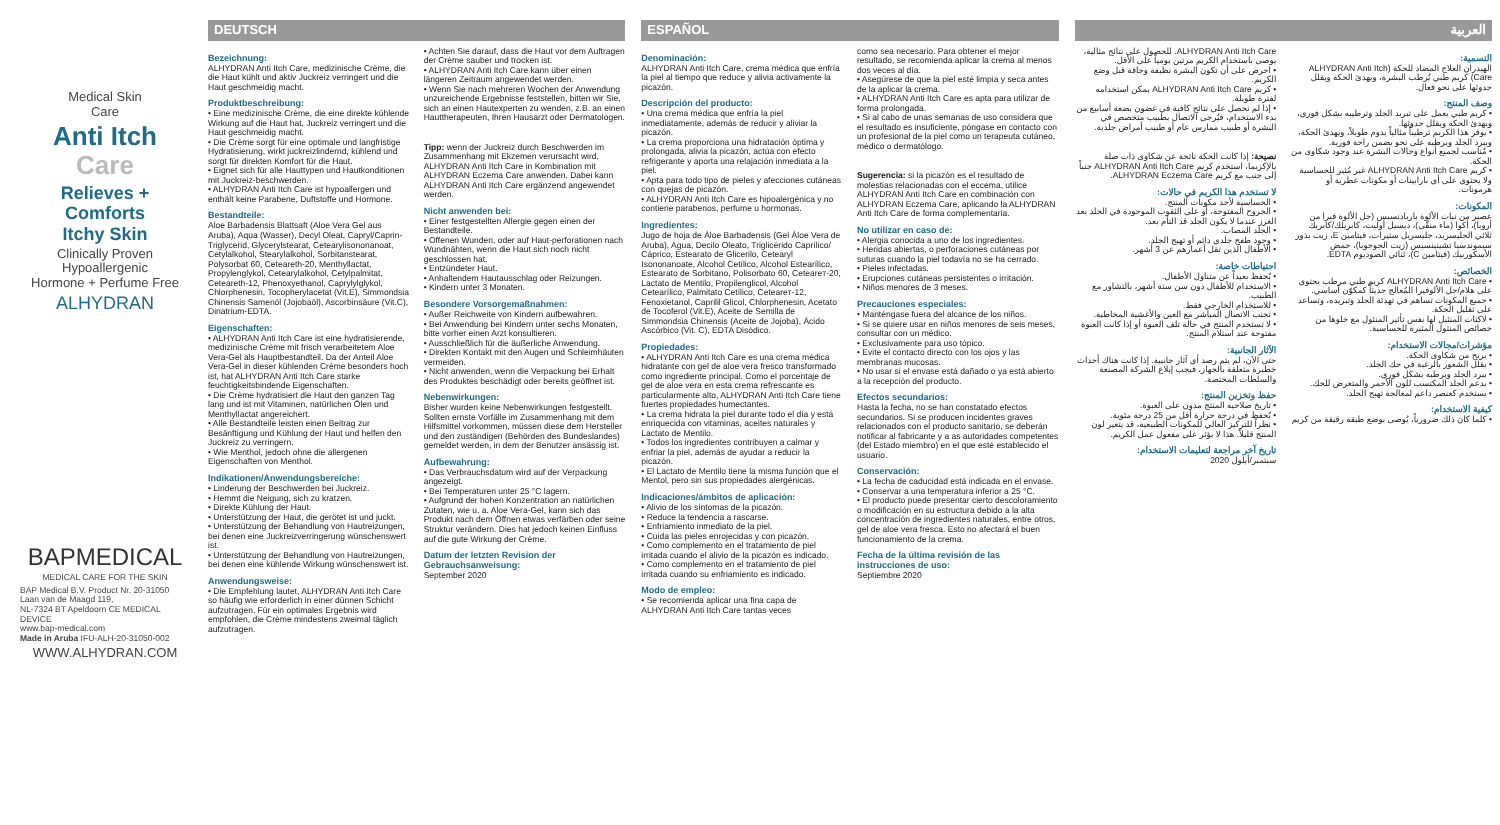Medical Skin
Care
Anti Itch
Care
Relieves +
Comforts
Itchy Skin
Clinically Proven
Hypoallergenic
Hormone + Perfume Free
ALHYDRAN
BAPMEDICAL
MEDICAL CARE FOR THE SKIN
BAP Medical B.V. Product Nr. 20-31050
Laan van de Maagd 119,
NL-7324 BT Apeldoorn CE MEDICAL DEVICE
www.bap-medical.com
Made in Aruba IFU-ALH-20-31050-002
WWW.ALHYDRAN.COM
DEUTSCH
Bezeichnung:
ALHYDRAN Anti Itch Care, medizinische Crème, die die Haut kühlt und aktiv Juckreiz verringert und die Haut geschmeidig macht.
Produktbeschreibung:
• Eine medizinische Crème, die eine direkte kühlende Wirkung auf die Haut hat, Juckreiz verringert und die Haut geschmeidig macht.
• Die Crème sorgt für eine optimale und langfristige Hydratisierung, wirkt juckreizlindernd, kühlend und sorgt für direkten Komfort für die Haut.
• Eignet sich für alle Hauttypen und Hautkonditionen mit Juckreiz-beschwerden.
• ALHYDRAN Anti Itch Care ist hypoallergen und enthält keine Parabene, Duftstoffe und Hormone.
Bestandteile:
Aloe Barbadensis Blattsaft (Aloe Vera Gel aus Aruba), Aqua (Wasser), Decyl Oleat, Capryl/Caprin-Triglycerid, Glycerylstearat, Cetearylisononanoat, Cetylalkohol, Stearylalkohol, Sorbitanstearat, Polysorbat 60, Ceteareth-20, Menthyllactat, Propylenglykol, Cetearylalkohol, Cetylpalmitat, Ceteareth-12, Phenoxyethanol, Caprylylglykol, Chlorphenesin, Tocopherylacetat (Vit.E), Simmondsia Chinensis Samenöl (Jojobaöl), Ascorbinsäure (Vit.C), Dinatrium-EDTA.
Eigenschaften:
• ALHYDRAN Anti Itch Care ist eine hydratisierende, medizinische Crème mit frisch verarbeitetem Aloe Vera-Gel als Hauptbestandteil. Da der Anteil Aloe Vera-Gel in dieser kühlenden Crème besonders hoch ist, hat ALHYDRAN Anti Itch Care starke feuchtigkeitsbindende Eigenschaften.
• Die Crème hydratisiert die Haut den ganzen Tag lang und ist mit Vitaminen, natürlichen Ölen und Menthyllactat angereichert.
• Alle Bestandteile leisten einen Beitrag zur Besänftigung und Kühlung der Haut und helfen den Juckreiz zu verringern.
• Wie Menthol, jedoch ohne die allergenen Eigenschaften von Menthol.
Indikationen/Anwendungsbereiche:
• Linderung der Beschwerden bei Juckreiz.
• Hemmt die Neigung, sich zu kratzen.
• Direkte Kühlung der Haut.
• Unterstützung der Haut, die gerötet ist und juckt.
• Unterstützung der Behandlung von Hautreizungen, bei denen eine Juckreizverringerung wünschenswert ist.
• Unterstützung der Behandlung von Hautreizungen, bei denen eine kühlende Wirkung wünschenswert ist.
Anwendungsweise:
• Die Empfehlung lautet, ALHYDRAN Anti Itch Care so häufig wie erforderlich in einer dünnen Schicht aufzutragen. Für ein optimales Ergebnis wird empfohlen, die Crème mindestens zweimal täglich aufzutragen.
• Achten Sie darauf, dass die Haut vor dem Auftragen der Crème sauber und trocken ist.
• ALHYDRAN Anti Itch Care kann über einen längeren Zeitraum angewendet werden.
• Wenn Sie nach mehreren Wochen der Anwendung unzureichende Ergebnisse feststellen, bitten wir Sie, sich an einen Hautexperten zu wenden, z.B. an einen Hauttherapeuten, Ihren Hausarzt oder Dermatologen.
Tipp: wenn der Juckreiz durch Beschwerden im Zusammenhang mit Ekzemen verursacht wird, ALHYDRAN Anti Itch Care in Kombination mit ALHYDRAN Eczema Care anwenden. Dabei kann ALHYDRAN Anti Itch Care ergänzend angewendet werden.
Nicht anwenden bei:
• Einer festgestellten Allergie gegen einen der Bestandteile.
• Offenen Wunden, oder auf Haut-perforationen nach Wundnähten, wenn die Haut sich noch nicht geschlossen hat.
• Entzündeter Haut.
• Anhaltendem Hautausschlag oder Reizungen.
• Kindern unter 3 Monaten.
Besondere Vorsorgemaßnahmen:
• Außer Reichweite von Kindern aufbewahren.
• Bei Anwendung bei Kindern unter sechs Monaten, bitte vorher einen Arzt konsultieren.
• Ausschließlich für die äußerliche Anwendung.
• Direkten Kontakt mit den Augen und Schleimhäuten vermeiden.
• Nicht anwenden, wenn die Verpackung bei Erhalt des Produktes beschädigt oder bereits geöffnet ist.
Nebenwirkungen:
Bisher wurden keine Nebenwirkungen festgestellt. Sollten ernste Vorfälle im Zusammenhang mit dem Hilfsmittel vorkommen, müssen diese dem Hersteller und den zuständigen (Behörden des Bundeslandes) gemeldet werden, in dem der Benutzer ansässig ist.
Aufbewahrung:
• Das Verbrauchsdatum wird auf der Verpackung angezeigt.
• Bei Temperaturen unter 25 °C lagern.
• Aufgrund der hohen Konzentration an natürlichen Zutaten, wie u. a. Aloe Vera-Gel, kann sich das Produkt nach dem Öffnen etwas verfärben oder seine Struktur verändern. Dies hat jedoch keinen Einfluss auf die gute Wirkung der Crème.
Datum der letzten Revision der Gebrauchsanweisung:
September 2020
ESPAÑOL
Denominación:
ALHYDRAN Anti Itch Care, crema médica que enfría la piel al tiempo que reduce y alivia activamente la picazón.
Descripción del producto:
• Una crema médica que enfría la piel inmediatamente, además de reducir y aliviar la picazón.
• La crema proporciona una hidratación óptima y prolongada, alivia la picazón, actúa con efecto refrigerante y aporta una relajación inmediata a la piel.
• Apta para todo tipo de pieles y afecciones cutáneas con quejas de picazón.
• ALHYDRAN Anti Itch Care es hipoalergénica y no contiene parabenos, perfume u hormonas.
Ingredientes:
Jugo de hoja de Áloe Barbadensis (Gel Áloe Vera de Aruba), Agua, Decilo Oleato, Triglicérido Caprílico/ Cáprico, Estearato de Glicerilo, Cetearyl Isononanoate, Alcohol Cetílico, Alcohol Estearílico, Estearato de Sorbitano, Polisorbato 60, Ceteareт-20, Lactato de Mentilo, Propilenglicol, Alcohol Cetearílico, Palmitato Cetílico, Ceteareт-12, Fenoxietanol, Caprilil Glicol, Chlorphenesin, Acetato de Tocoferol (Vit.E), Aceite de Semilla de Simmondsia Chinensis (Aceite de Jojoba), Ácido Ascórbico (Vit. C), EDTA Disódico.
Propiedades:
• ALHYDRAN Anti Itch Care es una crema médica hidratante con gel de aloe vera fresco transformado como ingrediente principal. Como el porcentaje de gel de aloe vera en esta crema refrescante es particularmente alto, ALHYDRAN Anti Itch Care tiene fuertes propiedades humectantes.
• La crema hidrata la piel durante todo el día y está enriquecida con vitaminas, aceites naturales y Lactato de Mentilo.
• Todos los ingredientes contribuyen a calmar y enfriar la piel, además de ayudar a reducir la picazón.
• El Lactato de Mentilo tiene la misma función que el Mentol, pero sin sus propiedades alergénicas.
Indicaciones/ámbitos de aplicación:
• Alivio de los síntomas de la picazón.
• Reduce la tendencia a rascarse.
• Enfriamiento inmediato de la piel.
• Cuida las pieles enrojecidas y con picazón.
• Como complemento en el tratamiento de piel irritada cuando el alivio de la picazón es indicado.
• Como complemento en el tratamiento de piel irritada cuando su enfriamiento es indicado.
Modo de empleo:
• Se recomienda aplicar una fina capa de ALHYDRAN Anti Itch Care tantas veces
como sea necesario. Para obtener el mejor resultado, se recomienda aplicar la crema al menos dos veces al día.
• Asegúrese de que la piel esté limpia y seca antes de la aplicar la crema.
• ALHYDRAN Anti Itch Care es apta para utilizar de forma prolongada.
• Si al cabo de unas semanas de uso considera que el resultado es insuficiente, póngase en contacto con un profesional de la piel como un terapeuta cutáneo, médico o dermatólogo.
Sugerencia: si la picazón es el resultado de molestias relacionadas con el eccema, utilice ALHYDRAN Anti Itch Care en combinación con ALHYDRAN Eczema Care, aplicando la ALHYDRAN Anti Itch Care de forma complementaria.
No utilizar en caso de:
• Alergia conocida a uno de los ingredientes.
• Heridas abiertas, o perforaciones cutáneas por suturas cuando la piel todavía no se ha cerrado.
• Pieles infectadas.
• Erupciones cutáneas persistentes o irritación.
• Niños menores de 3 meses.
Precauciones especiales:
• Manténgase fuera del alcance de los niños.
• Si se quiere usar en niños menores de seis meses, consultar con un médico.
• Exclusivamente para uso tópico.
• Evite el contacto directo con los ojos y las membranas mucosas.
• No usar si el envase está dañado o ya está abierto a la recepción del producto.
Efectos secundarios:
Hasta la fecha, no se han constatado efectos secundarios. Si se producen incidentes graves relacionados con el producto sanitario, se deberán notificar al fabricante y a as autoridades competentes (del Estado miembro) en el que esté establecido el usuario.
Conservación:
• La fecha de caducidad está indicada en el envase.
• Conservar a una temperatura inferior a 25 °C.
• El producto puede presentar cierto descoloramiento o modificación en su estructura debido a la alta concentración de ingredientes naturales, entre otros, gel de aloe vera fresca. Esto no afectará el buen funcionamiento de la crema.
Fecha de la última revisión de las instrucciones de uso:
Septiembre 2020
العربية
التسمية:
الهيدران العلاج المضاد للحكة (ALHYDRAN Anti Itch Care) كريم طبي يُرطب البشرة، ويهدئ الحكة ويقلل حدوثها على نحو فعال.
وصف المنتج:
• كريم طبي يعمل على تبريد الجلد وترطيبه بشكل فوري، ويهدئ الحكة ويقلل حدوثها.
• يوفر هذا الكريم ترطيباً مثالياً يدوم طويلاً، ويهدئ الحكة، ويبرد الجلد ويرطبه على نحو يضمن راحة فورية.
• مُناسب لجميع أنواع وحالات البشرة عند وجود شكاوى من الحكة.
• كريم ALHYDRAN Anti Itch Care غير مُثير للحساسية ولا يحتوي على أي بارابينات أو مكونات عطرية أو هرمونات.
المكونات:
عصير من نبات الألوة باربادنسيس (جل الألوة فيرا من أروبا)، أكوا (ماء منقّى)، ديسيل أوليت، كابريلك/كابريك ثلاثي الجليسريد، جليسريل ستيرات، فيتامين E، زيت بذور سيموندسيا تشينينسيس (زيت الجوجوبا)، حمض الأسكوربيك (فيتامين C)، ثنائي الصوديوم EDTA.
الخصائص:
• ALHYDRAN Anti Itch Care كريم طبي مرطب يحتوي على هلام/جل الألوفيرا المُعالج حديثاً كمكوّن أساسي.
• جميع المكونات تساهم في تهدئة الجلد وتبريده، وتساعد على تقليل الحكة.
• لاكتات المنثيل لها نفس تأثير المنثول مع خلوها من خصائص المنثول المثيرة للحساسية.
مؤشرات/مجالات الاستخدام:
• يريح من شكاوى الحكة.
• يقلل الشعور بالرغبة في حك الجلد.
• يبرد الجلد ويرطبه بشكل فوري.
• يدعم الجلد المكتسب للون الأحمر والمتعرض للحك.
• يستخدم كعنصر داعم لمعالجة تهيج الجلد.
كيفية الاستخدام:
• كلما كان ذلك ضرورياً، يُوصى بوضع طبقة رقيقة من كريم
ALHYDRAN Anti Itch Care. للحصول على نتائج مثالية، يوصى باستخدام الكريم مرتين يومياً على الأقل.
• احرص على أن تكون البشرة نظيفة وجافة قبل وضع الكريم.
• كريم ALHYDRAN Anti Itch Care يمكن استخدامه لفترة طويلة.
• إذا لم تحصل على نتائج كافية في غضون بضعة أسابيع من بدء الاستخدام، فيُرجى الاتصال بطبيب متخصص في البشرة أو طبيب ممارس عام أو طبيب أمراض جلدية.
نصيحة: إذا كانت الحكة ناتجة عن شكاوى ذات صلة بالإكزيما، استخدم كريم ALHYDRAN Anti Itch Care جنباً إلى جنب مع كريم ALHYDRAN Eczema Care.
لا تستخدم هذا الكريم في حالات:
• الحساسية لأحد مكونات المنتج.
• الجروح المفتوحة، أو على الثقوب الموجودة في الجلد بعد الغرز عندما لا يكون الجلد قد التأم بعد.
• الجلد المصاب.
• وجود طفح جلدي دائم أو تهيج الجلد.
• الأطفال الذين تقل أعمارهم عن 3 أشهر.
احتياطات خاصة:
• يُحفظ بعيداً عن متناول الأطفال.
• الاستخدام للأطفال دون سن ستة أشهر، بالتشاور مع الطبيب.
• للاستخدام الخارجي فقط.
• تجنب الاتصال المباشر مع العين والأغشية المخاطية.
• لا تستخدم المنتج في حالة تلف العبوة أو إذا كانت العبوة مفتوحة عند استلام المنتج.
الآثار الجانبية:
حتى الآن، لم يتم رصد أي آثار جانبية. إذا كانت هناك أحداث خطيرة متعلقة بالجهاز، فيجب إبلاغ الشركة المصنعة والسلطات المختصة.
حفظ وتخزين المنتج:
• تاريخ صلاحية المنتج مدون على العبوة.
• يُحفظ في درجة حرارة أقل من 25 درجة مئوية.
• نظراً للتركيز العالي للمكونات الطبيعية، قد يتغير لون المنتج قليلاً. هذا لا يؤثر على مفعول عمل الكريم.
تاريخ آخر مراجعة لتعليمات الاستخدام:
سبتمبر/أيلول 2020